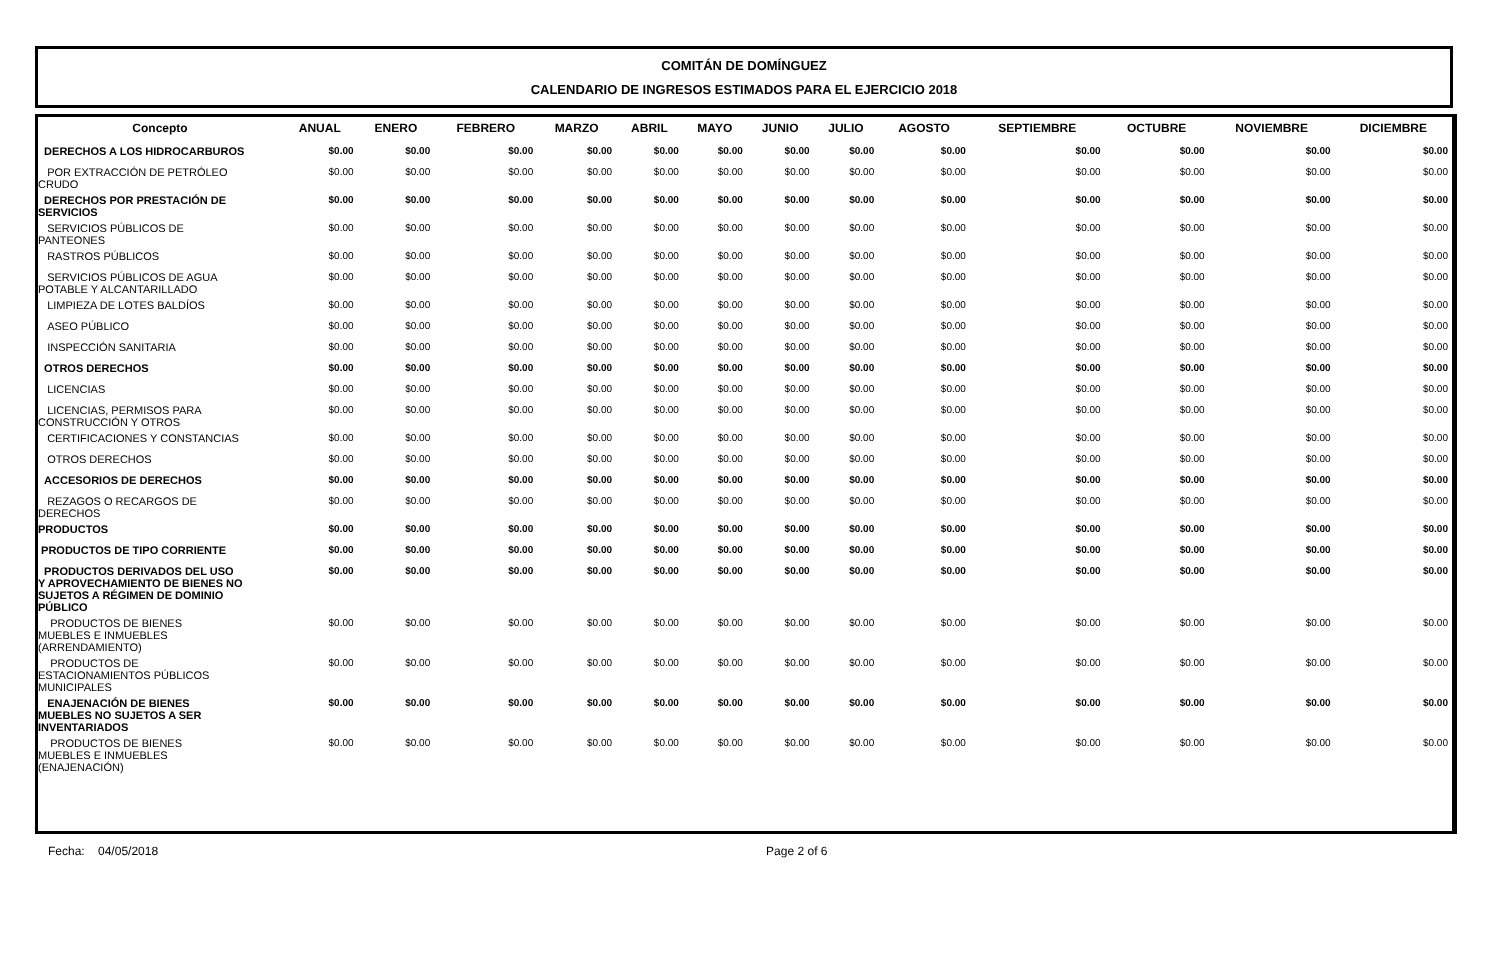COMITÁN DE DOMÍNGUEZ
CALENDARIO DE INGRESOS ESTIMADOS PARA EL EJERCICIO 2018
| Concepto | ANUAL | ENERO | FEBRERO | MARZO | ABRIL | MAYO | JUNIO | JULIO | AGOSTO | SEPTIEMBRE | OCTUBRE | NOVIEMBRE | DICIEMBRE |
| --- | --- | --- | --- | --- | --- | --- | --- | --- | --- | --- | --- | --- | --- |
| DERECHOS A LOS HIDROCARBUROS | $0.00 | $0.00 | $0.00 | $0.00 | $0.00 | $0.00 | $0.00 | $0.00 | $0.00 | $0.00 | $0.00 | $0.00 | $0.00 |
| POR EXTRACCIÓN DE PETRÓLEO CRUDO | $0.00 | $0.00 | $0.00 | $0.00 | $0.00 | $0.00 | $0.00 | $0.00 | $0.00 | $0.00 | $0.00 | $0.00 | $0.00 |
| DERECHOS POR PRESTACIÓN DE SERVICIOS | $0.00 | $0.00 | $0.00 | $0.00 | $0.00 | $0.00 | $0.00 | $0.00 | $0.00 | $0.00 | $0.00 | $0.00 | $0.00 |
| SERVICIOS PÚBLICOS DE PANTEONES | $0.00 | $0.00 | $0.00 | $0.00 | $0.00 | $0.00 | $0.00 | $0.00 | $0.00 | $0.00 | $0.00 | $0.00 | $0.00 |
| RASTROS PÚBLICOS | $0.00 | $0.00 | $0.00 | $0.00 | $0.00 | $0.00 | $0.00 | $0.00 | $0.00 | $0.00 | $0.00 | $0.00 | $0.00 |
| SERVICIOS PÚBLICOS DE AGUA POTABLE Y ALCANTARILLADO | $0.00 | $0.00 | $0.00 | $0.00 | $0.00 | $0.00 | $0.00 | $0.00 | $0.00 | $0.00 | $0.00 | $0.00 | $0.00 |
| LIMPIEZA DE LOTES BALDÍOS | $0.00 | $0.00 | $0.00 | $0.00 | $0.00 | $0.00 | $0.00 | $0.00 | $0.00 | $0.00 | $0.00 | $0.00 | $0.00 |
| ASEO PÚBLICO | $0.00 | $0.00 | $0.00 | $0.00 | $0.00 | $0.00 | $0.00 | $0.00 | $0.00 | $0.00 | $0.00 | $0.00 | $0.00 |
| INSPECCIÓN SANITARIA | $0.00 | $0.00 | $0.00 | $0.00 | $0.00 | $0.00 | $0.00 | $0.00 | $0.00 | $0.00 | $0.00 | $0.00 | $0.00 |
| OTROS DERECHOS | $0.00 | $0.00 | $0.00 | $0.00 | $0.00 | $0.00 | $0.00 | $0.00 | $0.00 | $0.00 | $0.00 | $0.00 | $0.00 |
| LICENCIAS | $0.00 | $0.00 | $0.00 | $0.00 | $0.00 | $0.00 | $0.00 | $0.00 | $0.00 | $0.00 | $0.00 | $0.00 | $0.00 |
| LICENCIAS, PERMISOS PARA CONSTRUCCIÓN Y OTROS | $0.00 | $0.00 | $0.00 | $0.00 | $0.00 | $0.00 | $0.00 | $0.00 | $0.00 | $0.00 | $0.00 | $0.00 | $0.00 |
| CERTIFICACIONES Y CONSTANCIAS | $0.00 | $0.00 | $0.00 | $0.00 | $0.00 | $0.00 | $0.00 | $0.00 | $0.00 | $0.00 | $0.00 | $0.00 | $0.00 |
| OTROS DERECHOS | $0.00 | $0.00 | $0.00 | $0.00 | $0.00 | $0.00 | $0.00 | $0.00 | $0.00 | $0.00 | $0.00 | $0.00 | $0.00 |
| ACCESORIOS DE DERECHOS | $0.00 | $0.00 | $0.00 | $0.00 | $0.00 | $0.00 | $0.00 | $0.00 | $0.00 | $0.00 | $0.00 | $0.00 | $0.00 |
| REZAGOS O RECARGOS DE DERECHOS | $0.00 | $0.00 | $0.00 | $0.00 | $0.00 | $0.00 | $0.00 | $0.00 | $0.00 | $0.00 | $0.00 | $0.00 | $0.00 |
| PRODUCTOS | $0.00 | $0.00 | $0.00 | $0.00 | $0.00 | $0.00 | $0.00 | $0.00 | $0.00 | $0.00 | $0.00 | $0.00 | $0.00 |
| PRODUCTOS DE TIPO CORRIENTE | $0.00 | $0.00 | $0.00 | $0.00 | $0.00 | $0.00 | $0.00 | $0.00 | $0.00 | $0.00 | $0.00 | $0.00 | $0.00 |
| PRODUCTOS DERIVADOS DEL USO Y APROVECHAMIENTO DE BIENES NO SUJETOS A RÉGIMEN DE DOMINIO PÚBLICO | $0.00 | $0.00 | $0.00 | $0.00 | $0.00 | $0.00 | $0.00 | $0.00 | $0.00 | $0.00 | $0.00 | $0.00 | $0.00 |
| PRODUCTOS DE BIENES MUEBLES E INMUEBLES (ARRENDAMIENTO) | $0.00 | $0.00 | $0.00 | $0.00 | $0.00 | $0.00 | $0.00 | $0.00 | $0.00 | $0.00 | $0.00 | $0.00 | $0.00 |
| PRODUCTOS DE ESTACIONAMIENTOS PÚBLICOS MUNICIPALES | $0.00 | $0.00 | $0.00 | $0.00 | $0.00 | $0.00 | $0.00 | $0.00 | $0.00 | $0.00 | $0.00 | $0.00 | $0.00 |
| ENAJENACIÓN DE BIENES MUEBLES NO SUJETOS A SER INVENTARIADOS | $0.00 | $0.00 | $0.00 | $0.00 | $0.00 | $0.00 | $0.00 | $0.00 | $0.00 | $0.00 | $0.00 | $0.00 | $0.00 |
| PRODUCTOS DE BIENES MUEBLES E INMUEBLES (ENAJENACIÓN) | $0.00 | $0.00 | $0.00 | $0.00 | $0.00 | $0.00 | $0.00 | $0.00 | $0.00 | $0.00 | $0.00 | $0.00 | $0.00 |
Fecha: 04/05/2018 Page 2 of 6